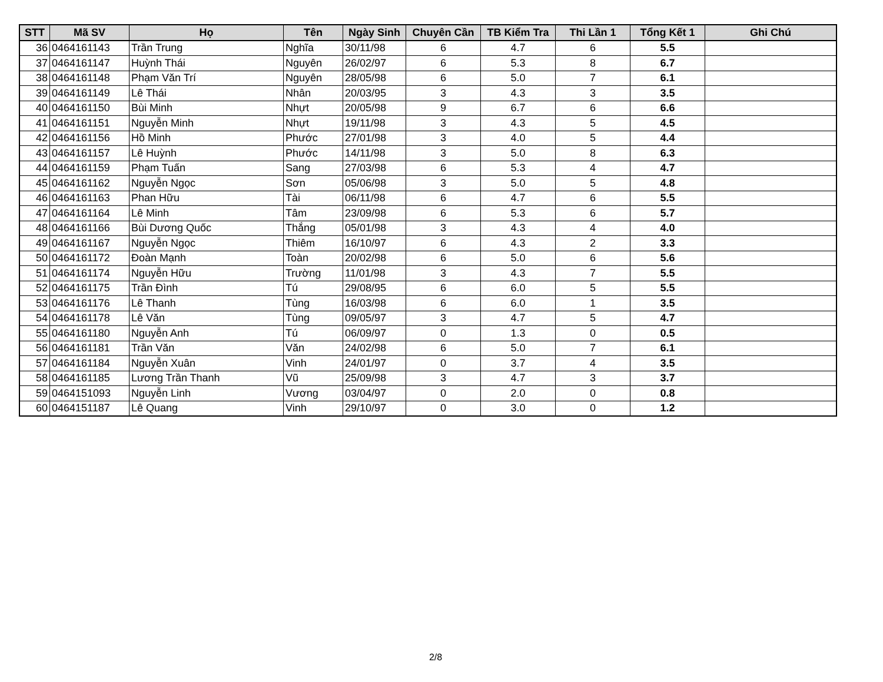| STT | Mã SV | Họ | Tên | Ngày Sinh | Chuyên Cần | TB Kiểm Tra | Thi Lần 1 | Tổng Kết 1 | Ghi Chú |
| --- | --- | --- | --- | --- | --- | --- | --- | --- | --- |
| 36 | 0464161143 | Trần Trung | Nghĩa | 30/11/98 | 6 | 4.7 | 6 | 5.5 | |
| 37 | 0464161147 | Huỳnh Thái | Nguyên | 26/02/97 | 6 | 5.3 | 8 | 6.7 | |
| 38 | 0464161148 | Phạm Văn Trí | Nguyên | 28/05/98 | 6 | 5.0 | 7 | 6.1 | |
| 39 | 0464161149 | Lê Thái | Nhân | 20/03/95 | 3 | 4.3 | 3 | 3.5 | |
| 40 | 0464161150 | Bùi Minh | Nhựt | 20/05/98 | 9 | 6.7 | 6 | 6.6 | |
| 41 | 0464161151 | Nguyễn Minh | Nhựt | 19/11/98 | 3 | 4.3 | 5 | 4.5 | |
| 42 | 0464161156 | Hồ Minh | Phước | 27/01/98 | 3 | 4.0 | 5 | 4.4 | |
| 43 | 0464161157 | Lê Huỳnh | Phước | 14/11/98 | 3 | 5.0 | 8 | 6.3 | |
| 44 | 0464161159 | Phạm Tuấn | Sang | 27/03/98 | 6 | 5.3 | 4 | 4.7 | |
| 45 | 0464161162 | Nguyễn Ngọc | Sơn | 05/06/98 | 3 | 5.0 | 5 | 4.8 | |
| 46 | 0464161163 | Phan Hữu | Tài | 06/11/98 | 6 | 4.7 | 6 | 5.5 | |
| 47 | 0464161164 | Lê Minh | Tâm | 23/09/98 | 6 | 5.3 | 6 | 5.7 | |
| 48 | 0464161166 | Bùi Dương Quốc | Thắng | 05/01/98 | 3 | 4.3 | 4 | 4.0 | |
| 49 | 0464161167 | Nguyễn Ngọc | Thiêm | 16/10/97 | 6 | 4.3 | 2 | 3.3 | |
| 50 | 0464161172 | Đoàn Mạnh | Toàn | 20/02/98 | 6 | 5.0 | 6 | 5.6 | |
| 51 | 0464161174 | Nguyễn Hữu | Trường | 11/01/98 | 3 | 4.3 | 7 | 5.5 | |
| 52 | 0464161175 | Trần Đình | Tú | 29/08/95 | 6 | 6.0 | 5 | 5.5 | |
| 53 | 0464161176 | Lê Thanh | Tùng | 16/03/98 | 6 | 6.0 | 1 | 3.5 | |
| 54 | 0464161178 | Lê Văn | Tùng | 09/05/97 | 3 | 4.7 | 5 | 4.7 | |
| 55 | 0464161180 | Nguyễn Anh | Tú | 06/09/97 | 0 | 1.3 | 0 | 0.5 | |
| 56 | 0464161181 | Trần Văn | Văn | 24/02/98 | 6 | 5.0 | 7 | 6.1 | |
| 57 | 0464161184 | Nguyễn Xuân | Vinh | 24/01/97 | 0 | 3.7 | 4 | 3.5 | |
| 58 | 0464161185 | Lương Trần Thanh | Vũ | 25/09/98 | 3 | 4.7 | 3 | 3.7 | |
| 59 | 0464151093 | Nguyễn Linh | Vương | 03/04/97 | 0 | 2.0 | 0 | 0.8 | |
| 60 | 0464151187 | Lê Quang | Vinh | 29/10/97 | 0 | 3.0 | 0 | 1.2 | |
2/8